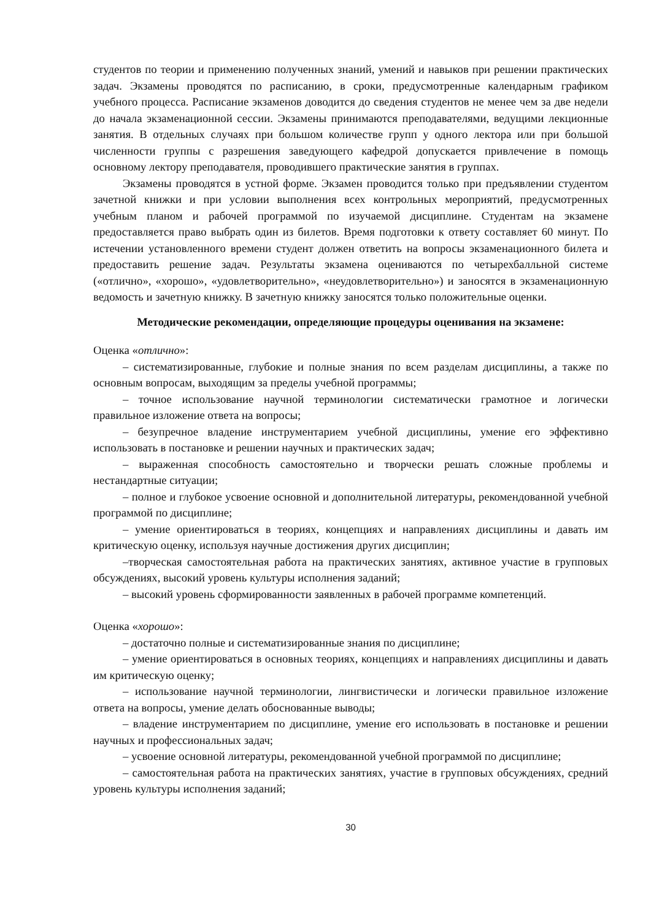студентов по теории и применению полученных знаний, умений и навыков при решении практических задач. Экзамены проводятся по расписанию, в сроки, предусмотренные календарным графиком учебного процесса. Расписание экзаменов доводится до сведения студентов не менее чем за две недели до начала экзаменационной сессии. Экзамены принимаются преподавателями, ведущими лекционные занятия. В отдельных случаях при большом количестве групп у одного лектора или при большой численности группы с разрешения заведующего кафедрой допускается привлечение в помощь основному лектору преподавателя, проводившего практические занятия в группах.
Экзамены проводятся в устной форме. Экзамен проводится только при предъявлении студентом зачетной книжки и при условии выполнения всех контрольных мероприятий, предусмотренных учебным планом и рабочей программой по изучаемой дисциплине. Студентам на экзамене предоставляется право выбрать один из билетов. Время подготовки к ответу составляет 60 минут. По истечении установленного времени студент должен ответить на вопросы экзаменационного билета и предоставить решение задач. Результаты экзамена оцениваются по четырехбалльной системе («отлично», «хорошо», «удовлетворительно», «неудовлетворительно») и заносятся в экзаменационную ведомость и зачетную книжку. В зачетную книжку заносятся только положительные оценки.
Методические рекомендации, определяющие процедуры оценивания на экзамене:
Оценка «отлично»:
– систематизированные, глубокие и полные знания по всем разделам дисциплины, а также по основным вопросам, выходящим за пределы учебной программы;
– точное использование научной терминологии систематически грамотное и логически правильное изложение ответа на вопросы;
– безупречное владение инструментарием учебной дисциплины, умение его эффективно использовать в постановке и решении научных и практических задач;
– выраженная способность самостоятельно и творчески решать сложные проблемы и нестандартные ситуации;
– полное и глубокое усвоение основной и дополнительной литературы, рекомендованной учебной программой по дисциплине;
– умение ориентироваться в теориях, концепциях и направлениях дисциплины и давать им критическую оценку, используя научные достижения других дисциплин;
–творческая самостоятельная работа на практических занятиях, активное участие в групповых обсуждениях, высокий уровень культуры исполнения заданий;
– высокий уровень сформированности заявленных в рабочей программе компетенций.
Оценка «хорошо»:
– достаточно полные и систематизированные знания по дисциплине;
– умение ориентироваться в основных теориях, концепциях и направлениях дисциплины и давать им критическую оценку;
– использование научной терминологии, лингвистически и логически правильное изложение ответа на вопросы, умение делать обоснованные выводы;
– владение инструментарием по дисциплине, умение его использовать в постановке и решении научных и профессиональных задач;
– усвоение основной литературы, рекомендованной учебной программой по дисциплине;
– самостоятельная работа на практических занятиях, участие в групповых обсуждениях, средний уровень культуры исполнения заданий;
30